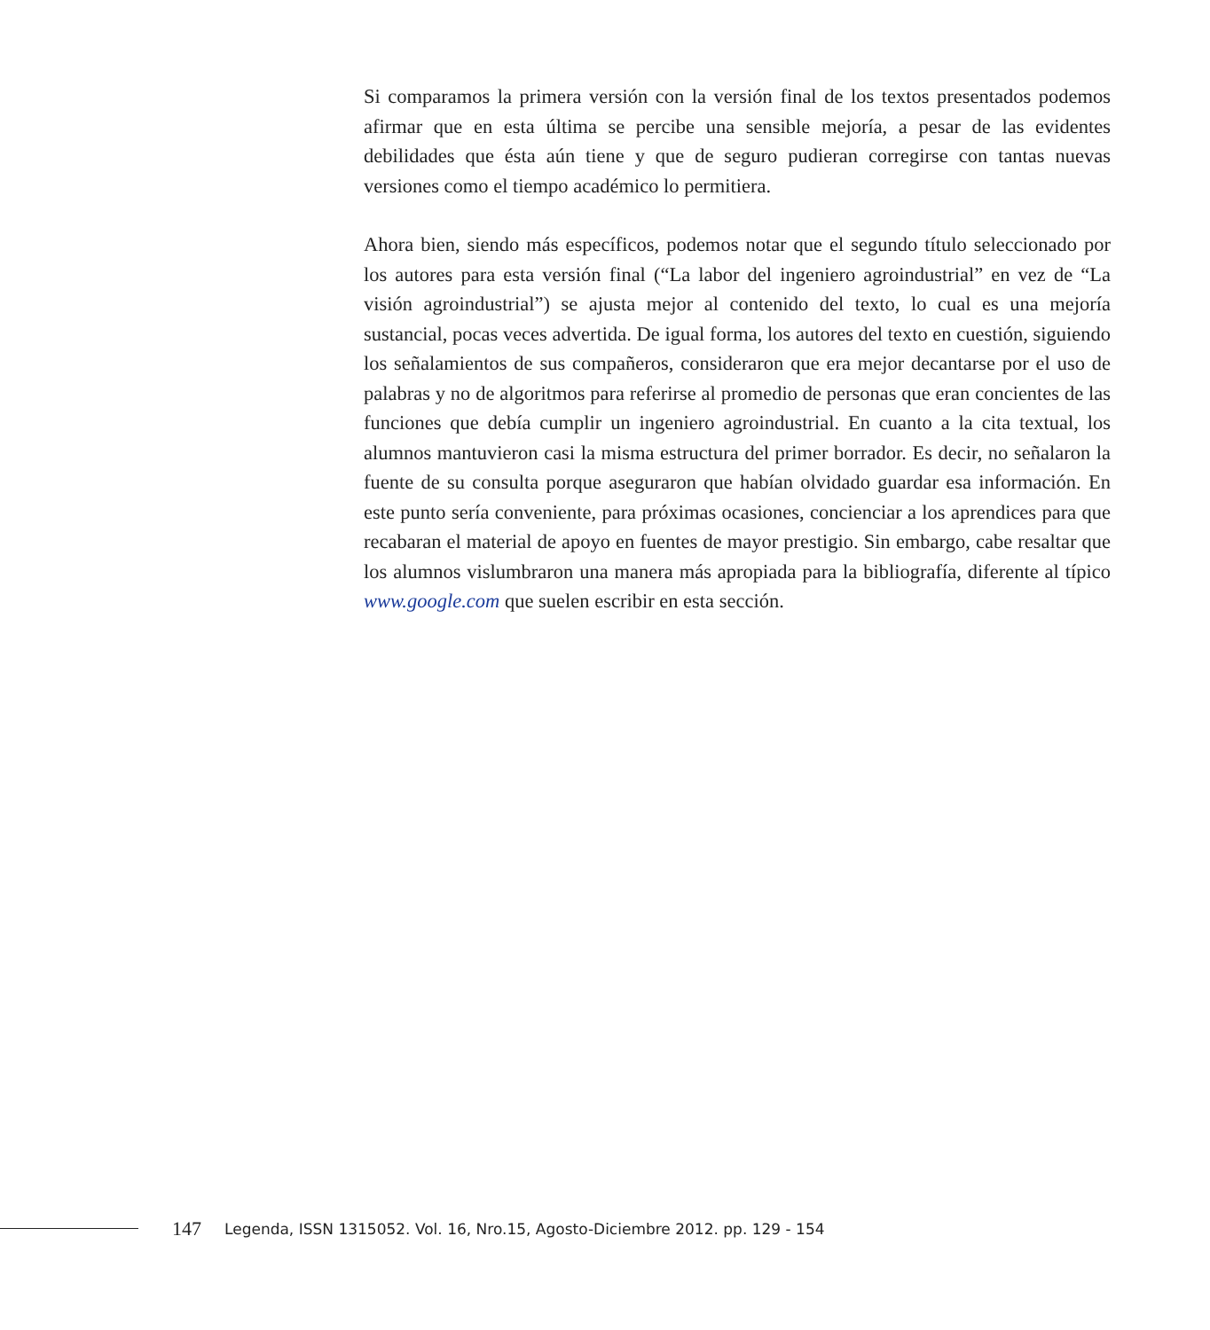Si comparamos la primera versión con la versión final de los textos presentados podemos afirmar que en esta última se percibe una sensible mejoría, a pesar de las evidentes debilidades que ésta aún tiene y que de seguro pudieran corregirse con tantas nuevas versiones como el tiempo académico lo permitiera.
Ahora bien, siendo más específicos, podemos notar que el segundo título seleccionado por los autores para esta versión final (“La labor del ingeniero agroindustrial” en vez de “La visión agroindustrial”) se ajusta mejor al contenido del texto, lo cual es una mejoría sustancial, pocas veces advertida. De igual forma, los autores del texto en cuestión, siguiendo los señalamientos de sus compañeros, consideraron que era mejor decantarse por el uso de palabras y no de algoritmos para referirse al promedio de personas que eran concientes de las funciones que debía cumplir un ingeniero agroindustrial. En cuanto a la cita textual, los alumnos mantuvieron casi la misma estructura del primer borrador. Es decir, no señalaron la fuente de su consulta porque aseguraron que habían olvidado guardar esa información. En este punto sería conveniente, para próximas ocasiones, concienciar a los aprendices para que recabaran el material de apoyo en fuentes de mayor prestigio. Sin embargo, cabe resaltar que los alumnos vislumbraron una manera más apropiada para la bibliografía, diferente al típico www.google.com que suelen escribir en esta sección.
147 Legenda, ISSN 1315052. Vol. 16, Nro.15, Agosto-Diciembre 2012. pp. 129 - 154